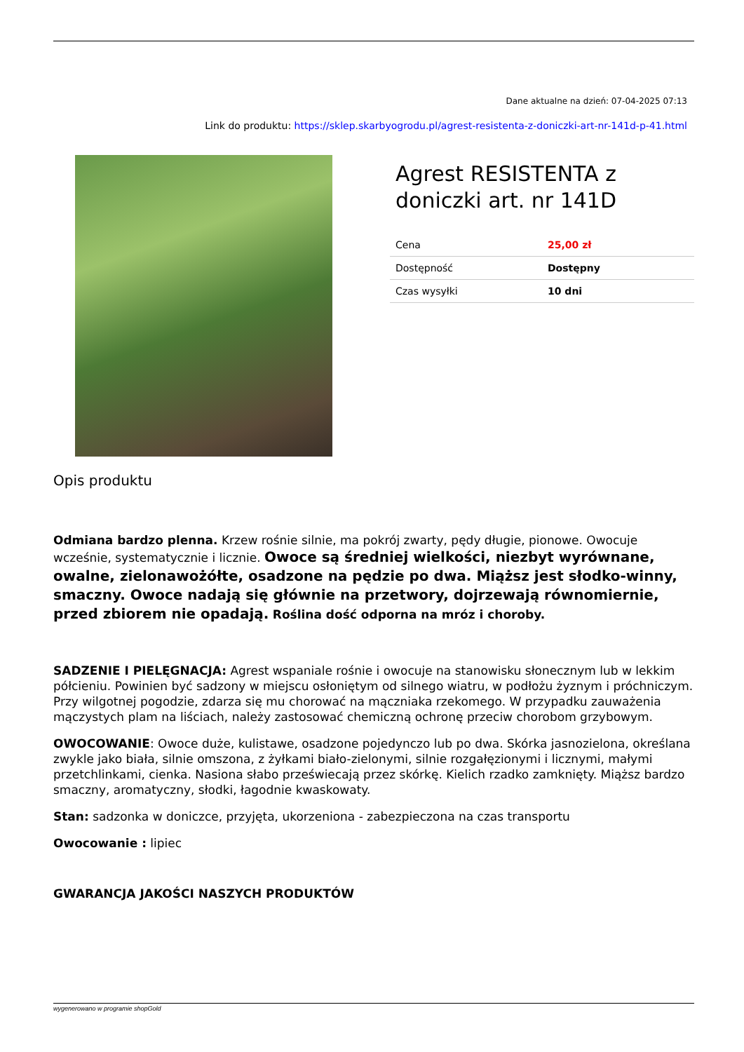Dane aktualne na dzień: 07-04-2025 07:13
Link do produktu: https://sklep.skarbyogrodu.pl/agrest-resistenta-z-doniczki-art-nr-141d-p-41.html
Agrest RESISTENTA z doniczki art. nr 141D
| Cena | 25,00 zł |
| Dostępność | Dostępny |
| Czas wysyłki | 10 dni |
Opis produktu
Odmiana bardzo plenna. Krzew rośnie silnie, ma pokrój zwarty, pędy długie, pionowe. Owocuje wcześnie, systematycznie i licznie. Owoce są średniej wielkości, niezbyt wyrównane, owalne, zielonawożółte, osadzone na pędzie po dwa. Miąższ jest słodko-winny, smaczny. Owoce nadają się głównie na przetwory, dojrzewają równomiernie, przed zbiorem nie opadają. Roślina dość odporna na mróz i choroby.
SADZENIE I PIELĘGNACJA: Agrest wspaniale rośnie i owocuje na stanowisku słonecznym lub w lekkim półcieniu. Powinien być sadzony w miejscu osłoniętym od silnego wiatru, w podłożu żyznym i próchniczym. Przy wilgotnej pogodzie, zdarza się mu chorować na mączniaka rzekomego. W przypadku zauważenia mączystych plam na liściach, należy zastosować chemiczną ochronę przeciw chorobom grzybowym.
OWOCOWANIE: Owoce duże, kulistawe, osadzone pojedynczo lub po dwa. Skórka jasnozielona, określana zwykle jako biała, silnie omszona, z żyłkami biało-zielonymi, silnie rozgałęzionymi i licznymi, małymi przetchlinkami, cienka. Nasiona słabo przeświecają przez skórkę. Kielich rzadko zamknięty. Miąższ bardzo smaczny, aromatyczny, słodki, łagodnie kwaskowaty.
Stan: sadzonka w doniczce, przyjęta, ukorzeniona - zabezpieczona na czas transportu
Owocowanie : lipiec
GWARANCJA JAKOŚCI NASZYCH PRODUKTÓW
wygenerowano w programie shopGold